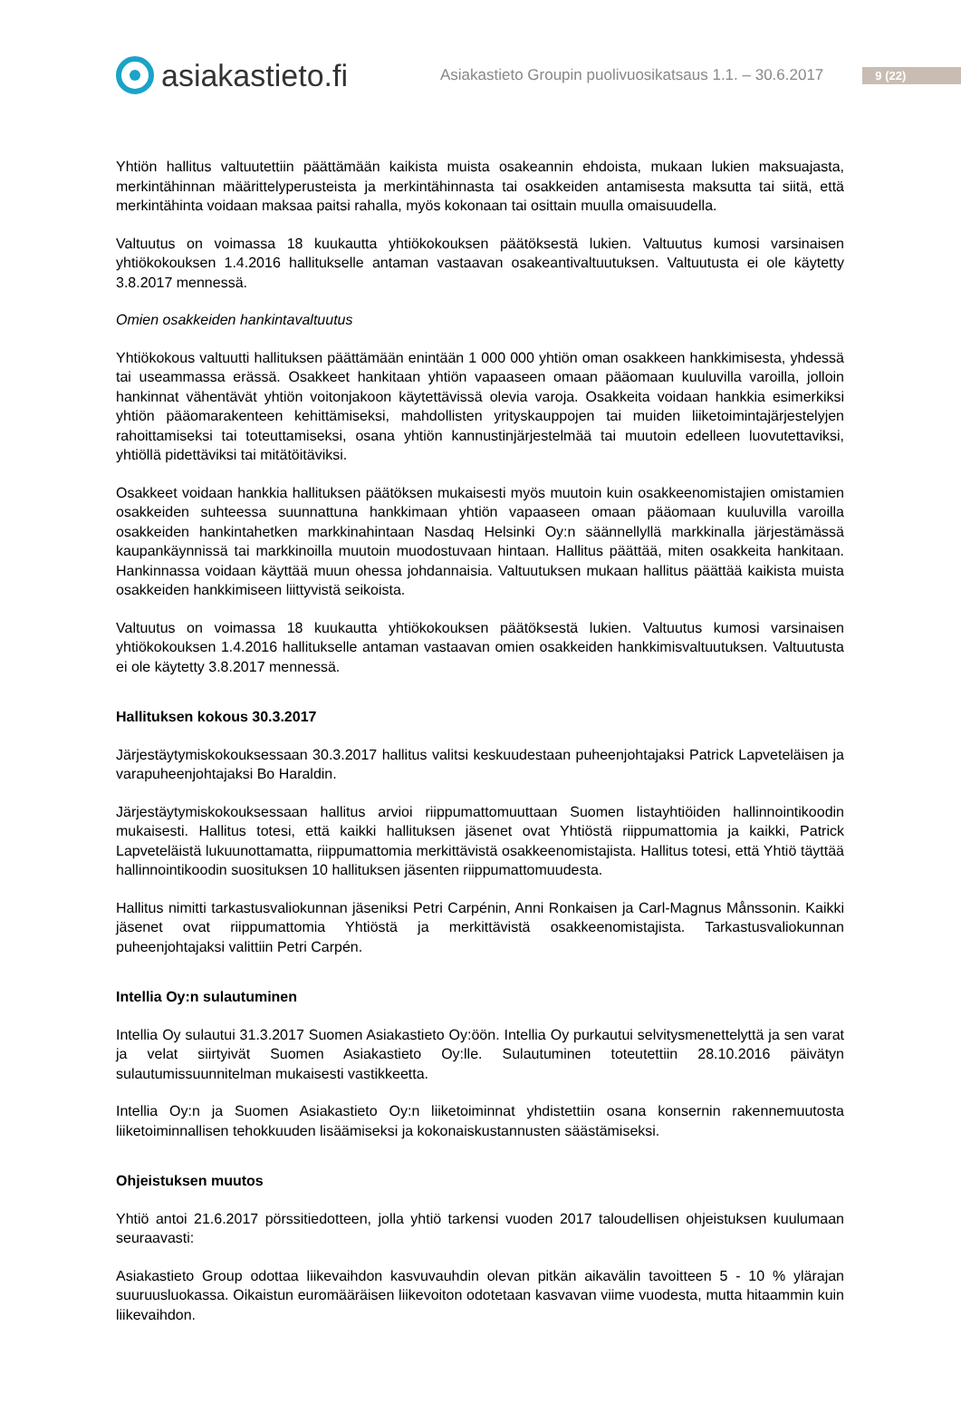asiakastieto.fi
Asiakastieto Groupin puolivuosikatsaus 1.1. – 30.6.2017
9 (22)
Yhtiön hallitus valtuutettiin päättämään kaikista muista osakeannin ehdoista, mukaan lukien maksuajasta, merkintähinnan määrittelyperusteista ja merkintähinnasta tai osakkeiden antamisesta maksutta tai siitä, että merkintähinta voidaan maksaa paitsi rahalla, myös kokonaan tai osittain muulla omaisuudella.
Valtuutus on voimassa 18 kuukautta yhtiökokouksen päätöksestä lukien. Valtuutus kumosi varsinaisen yhtiökokouksen 1.4.2016 hallitukselle antaman vastaavan osakeantivaltuutuksen. Valtuutusta ei ole käytetty 3.8.2017 mennessä.
Omien osakkeiden hankintavaltuutus
Yhtiökokous valtuutti hallituksen päättämään enintään 1 000 000 yhtiön oman osakkeen hankkimisesta, yhdessä tai useammassa erässä. Osakkeet hankitaan yhtiön vapaaseen omaan pääomaan kuuluvilla varoilla, jolloin hankinnat vähentävät yhtiön voitonjakoon käytettävissä olevia varoja. Osakkeita voidaan hankkia esimerkiksi yhtiön pääomarakenteen kehittämiseksi, mahdollisten yrityskauppojen tai muiden liiketoimintajärjestelyjen rahoittamiseksi tai toteuttamiseksi, osana yhtiön kannustinjärjestelmää tai muutoin edelleen luovutettaviksi, yhtiöllä pidettäviksi tai mitätöitäviksi.
Osakkeet voidaan hankkia hallituksen päätöksen mukaisesti myös muutoin kuin osakkeenomistajien omistamien osakkeiden suhteessa suunnattuna hankkimaan yhtiön vapaaseen omaan pääomaan kuuluvilla varoilla osakkeiden hankintahetken markkinahintaan Nasdaq Helsinki Oy:n säännellyllä markkinalla järjestämässä kaupankäynnissä tai markkinoilla muutoin muodostuvaan hintaan. Hallitus päättää, miten osakkeita hankitaan. Hankinnassa voidaan käyttää muun ohessa johdannaisia. Valtuutuksen mukaan hallitus päättää kaikista muista osakkeiden hankkimiseen liittyvistä seikoista.
Valtuutus on voimassa 18 kuukautta yhtiökokouksen päätöksestä lukien. Valtuutus kumosi varsinaisen yhtiökokouksen 1.4.2016 hallitukselle antaman vastaavan omien osakkeiden hankkimisvaltuutuksen. Valtuutusta ei ole käytetty 3.8.2017 mennessä.
Hallituksen kokous 30.3.2017
Järjestäytymiskokouksessaan 30.3.2017 hallitus valitsi keskuudestaan puheenjohtajaksi Patrick Lapveteläisen ja varapuheenjohtajaksi Bo Haraldin.
Järjestäytymiskokouksessaan hallitus arvioi riippumattomuuttaan Suomen listayhtiöiden hallinnointikoodin mukaisesti. Hallitus totesi, että kaikki hallituksen jäsenet ovat Yhtiöstä riippumattomia ja kaikki, Patrick Lapveteläistä lukuunottamatta, riippumattomia merkittävistä osakkeenomistajista. Hallitus totesi, että Yhtiö täyttää hallinnointikoodin suosituksen 10 hallituksen jäsenten riippumattomuudesta.
Hallitus nimitti tarkastusvaliokunnan jäseniksi Petri Carpénin, Anni Ronkaisen ja Carl-Magnus Månssonin. Kaikki jäsenet ovat riippumattomia Yhtiöstä ja merkittävistä osakkeenomistajista. Tarkastusvaliokunnan puheenjohtajaksi valittiin Petri Carpén.
Intellia Oy:n sulautuminen
Intellia Oy sulautui 31.3.2017 Suomen Asiakastieto Oy:öön. Intellia Oy purkautui selvitysmenettelyttä ja sen varat ja velat siirtyivät Suomen Asiakastieto Oy:lle. Sulautuminen toteutettiin 28.10.2016 päivätyn sulautumissuunnitelman mukaisesti vastikkeetta.
Intellia Oy:n ja Suomen Asiakastieto Oy:n liiketoiminnat yhdistettiin osana konsernin rakennemuutosta liiketoiminnallisen tehokkuuden lisäämiseksi ja kokonaiskustannusten säästämiseksi.
Ohjeistuksen muutos
Yhtiö antoi 21.6.2017 pörssitiedotteen, jolla yhtiö tarkensi vuoden 2017 taloudellisen ohjeistuksen kuulumaan seuraavasti:
Asiakastieto Group odottaa liikevaihdon kasvuvauhdin olevan pitkän aikavälin tavoitteen 5 - 10 % ylärajan suuruusluokassa. Oikaistun euromääräisen liikevoiton odotetaan kasvavan viime vuodesta, mutta hitaammin kuin liikevaihdon.